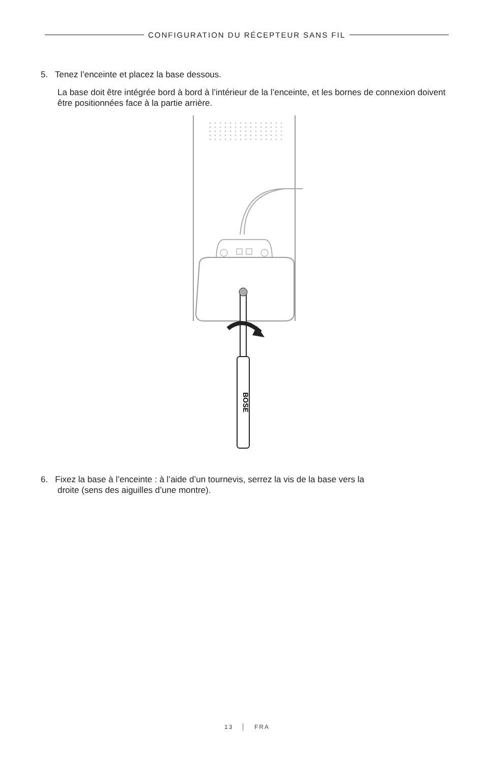CONFIGURATION DU RÉCEPTEUR SANS FIL
5. Tenez l’enceinte et placez la base dessous.
La base doit être intégrée bord à bord à l’intérieur de la l’enceinte, et les bornes de connexion doivent être positionnées face à la partie arrière.
BOSE
6. Fixez la base à l’enceinte : à l’aide d’un tournevis, serrez la vis de la base vers la
droite (sens des aiguilles d’une montre).
13 │ FRA